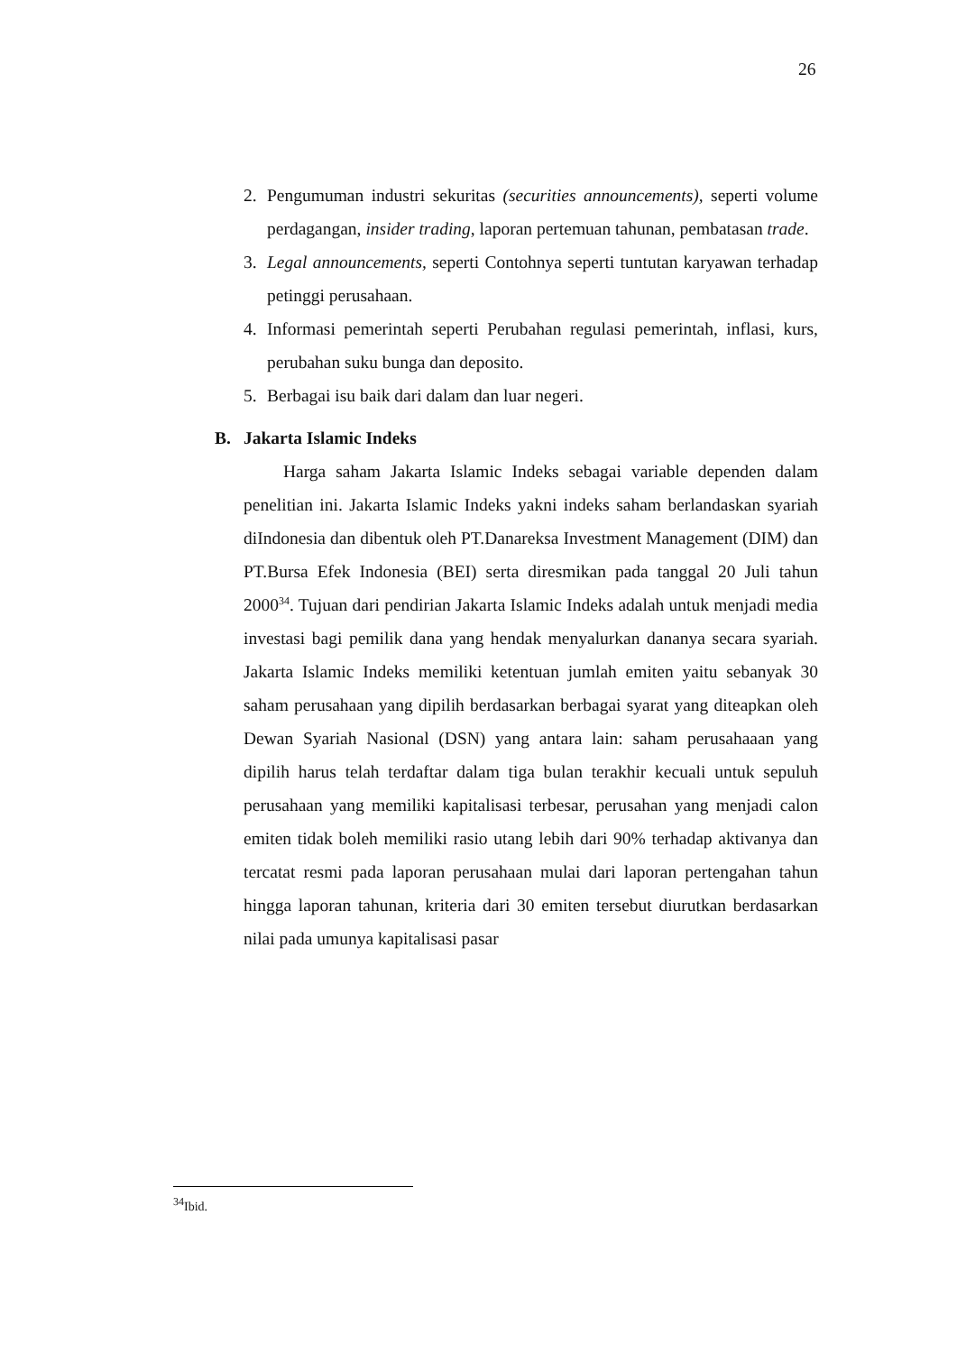26
2. Pengumuman industri sekuritas (securities announcements), seperti volume perdagangan, insider trading, laporan pertemuan tahunan, pembatasan trade.
3. Legal announcements, seperti Contohnya seperti tuntutan karyawan terhadap petinggi perusahaan.
4. Informasi pemerintah seperti Perubahan regulasi pemerintah, inflasi, kurs, perubahan suku bunga dan deposito.
5. Berbagai isu baik dari dalam dan luar negeri.
B. Jakarta Islamic Indeks
Harga saham Jakarta Islamic Indeks sebagai variable dependen dalam penelitian ini. Jakarta Islamic Indeks yakni indeks saham berlandaskan syariah diIndonesia dan dibentuk oleh PT.Danareksa Investment Management (DIM) dan PT.Bursa Efek Indonesia (BEI) serta diresmikan pada tanggal 20 Juli tahun 2000<sup>34</sup>. Tujuan dari pendirian Jakarta Islamic Indeks adalah untuk menjadi media investasi bagi pemilik dana yang hendak menyalurkan dananya secara syariah. Jakarta Islamic Indeks memiliki ketentuan jumlah emiten yaitu sebanyak 30 saham perusahaan yang dipilih berdasarkan berbagai syarat yang diteapkan oleh Dewan Syariah Nasional (DSN) yang antara lain: saham perusahaaan yang dipilih harus telah terdaftar dalam tiga bulan terakhir kecuali untuk sepuluh perusahaan yang memiliki kapitalisasi terbesar, perusahan yang menjadi calon emiten tidak boleh memiliki rasio utang lebih dari 90% terhadap aktivanya dan tercatat resmi pada laporan perusahaan mulai dari laporan pertengahan tahun hingga laporan tahunan, kriteria dari 30 emiten tersebut diurutkan berdasarkan nilai pada umunya kapitalisasi pasar
<sup>34</sup> Ibid.